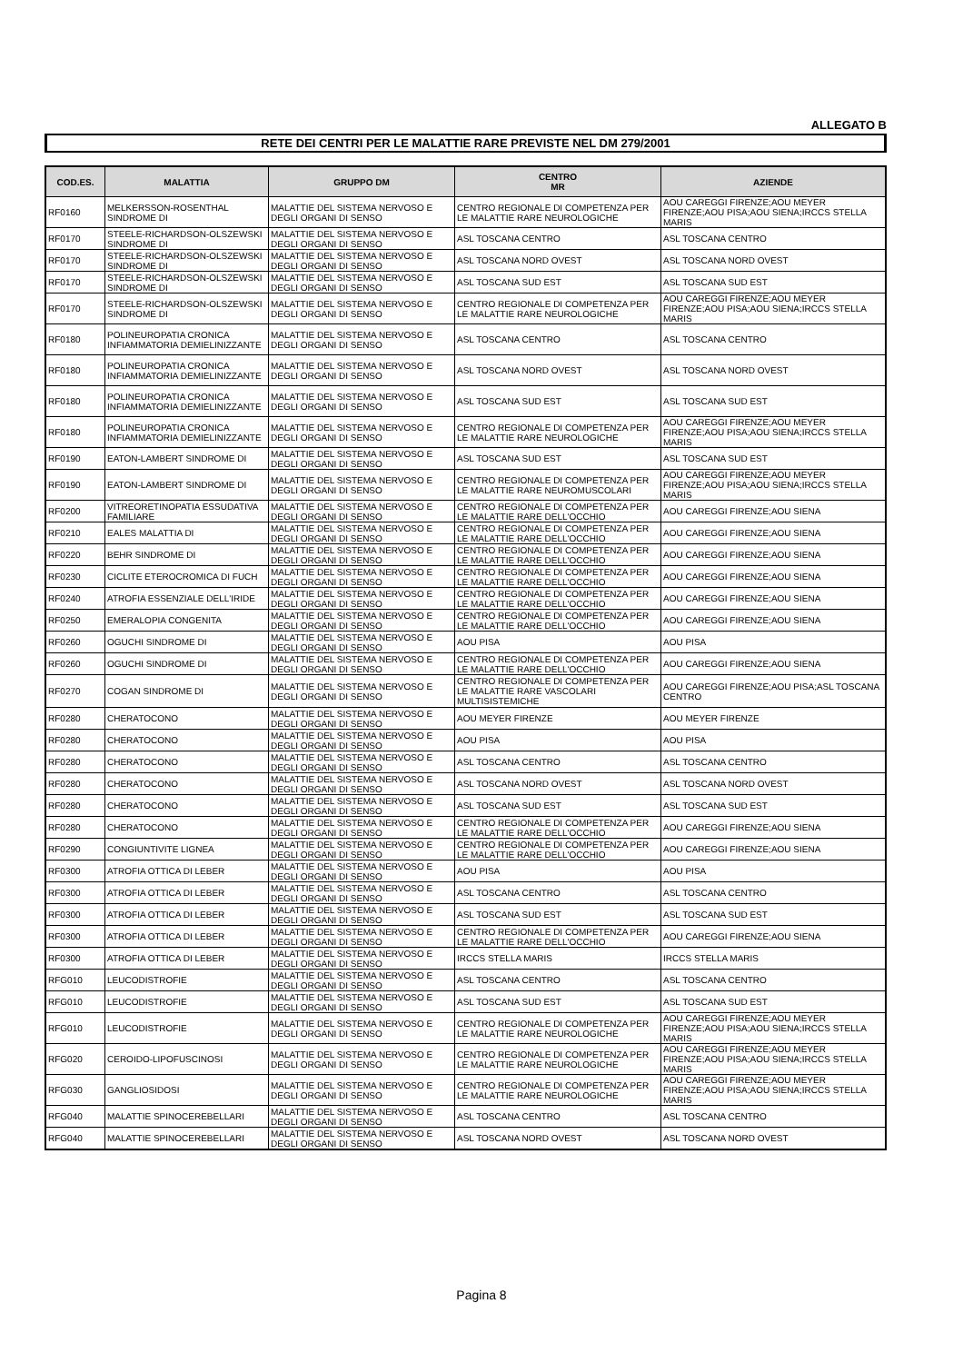ALLEGATO B
RETE DEI CENTRI PER LE MALATTIE RARE PREVISTE NEL DM 279/2001
| COD.ES. | MALATTIA | GRUPPO DM | CENTRO MR | AZIENDE |
| --- | --- | --- | --- | --- |
| RF0160 | MELKERSSON-ROSENTHAL SINDROME DI | MALATTIE DEL SISTEMA NERVOSO E DEGLI ORGANI DI SENSO | CENTRO REGIONALE DI COMPETENZA PER LE MALATTIE RARE NEUROLOGICHE | AOU CAREGGI FIRENZE;AOU MEYER FIRENZE;AOU PISA;AOU SIENA;IRCCS STELLA MARIS |
| RF0170 | STEELE-RICHARDSON-OLSZEWSKI SINDROME DI | MALATTIE DEL SISTEMA NERVOSO E DEGLI ORGANI DI SENSO | ASL TOSCANA CENTRO | ASL TOSCANA CENTRO |
| RF0170 | STEELE-RICHARDSON-OLSZEWSKI SINDROME DI | MALATTIE DEL SISTEMA NERVOSO E DEGLI ORGANI DI SENSO | ASL TOSCANA NORD OVEST | ASL TOSCANA NORD OVEST |
| RF0170 | STEELE-RICHARDSON-OLSZEWSKI SINDROME DI | MALATTIE DEL SISTEMA NERVOSO E DEGLI ORGANI DI SENSO | ASL TOSCANA SUD EST | ASL TOSCANA SUD EST |
| RF0170 | STEELE-RICHARDSON-OLSZEWSKI SINDROME DI | MALATTIE DEL SISTEMA NERVOSO E DEGLI ORGANI DI SENSO | CENTRO REGIONALE DI COMPETENZA PER LE MALATTIE RARE NEUROLOGICHE | AOU CAREGGI FIRENZE;AOU MEYER FIRENZE;AOU PISA;AOU SIENA;IRCCS STELLA MARIS |
| RF0180 | POLINEUROPATIA CRONICA INFIAMMATORIA DEMIELINIZZANTE | MALATTIE DEL SISTEMA NERVOSO E DEGLI ORGANI DI SENSO | ASL TOSCANA CENTRO | ASL TOSCANA CENTRO |
| RF0180 | POLINEUROPATIA CRONICA INFIAMMATORIA DEMIELINIZZANTE | MALATTIE DEL SISTEMA NERVOSO E DEGLI ORGANI DI SENSO | ASL TOSCANA NORD OVEST | ASL TOSCANA NORD OVEST |
| RF0180 | POLINEUROPATIA CRONICA INFIAMMATORIA DEMIELINIZZANTE | MALATTIE DEL SISTEMA NERVOSO E DEGLI ORGANI DI SENSO | ASL TOSCANA SUD EST | ASL TOSCANA SUD EST |
| RF0180 | POLINEUROPATIA CRONICA INFIAMMATORIA DEMIELINIZZANTE | MALATTIE DEL SISTEMA NERVOSO E DEGLI ORGANI DI SENSO | CENTRO REGIONALE DI COMPETENZA PER LE MALATTIE RARE NEUROLOGICHE | AOU CAREGGI FIRENZE;AOU MEYER FIRENZE;AOU PISA;AOU SIENA;IRCCS STELLA MARIS |
| RF0190 | EATON-LAMBERT SINDROME DI | MALATTIE DEL SISTEMA NERVOSO E DEGLI ORGANI DI SENSO | ASL TOSCANA SUD EST | ASL TOSCANA SUD EST |
| RF0190 | EATON-LAMBERT SINDROME DI | MALATTIE DEL SISTEMA NERVOSO E DEGLI ORGANI DI SENSO | CENTRO REGIONALE DI COMPETENZA PER LE MALATTIE RARE NEUROMUSCOLARI | AOU CAREGGI FIRENZE;AOU MEYER FIRENZE;AOU PISA;AOU SIENA;IRCCS STELLA MARIS |
| RF0200 | VITREORETINOPATIA ESSUDATIVA FAMILIARE | MALATTIE DEL SISTEMA NERVOSO E DEGLI ORGANI DI SENSO | CENTRO REGIONALE DI COMPETENZA PER LE MALATTIE RARE DELL'OCCHIO | AOU CAREGGI FIRENZE;AOU SIENA |
| RF0210 | EALES MALATTIA DI | MALATTIE DEL SISTEMA NERVOSO E DEGLI ORGANI DI SENSO | CENTRO REGIONALE DI COMPETENZA PER LE MALATTIE RARE DELL'OCCHIO | AOU CAREGGI FIRENZE;AOU SIENA |
| RF0220 | BEHR SINDROME DI | MALATTIE DEL SISTEMA NERVOSO E DEGLI ORGANI DI SENSO | CENTRO REGIONALE DI COMPETENZA PER LE MALATTIE RARE DELL'OCCHIO | AOU CAREGGI FIRENZE;AOU SIENA |
| RF0230 | CICLITE ETEROCROMICA DI FUCH | MALATTIE DEL SISTEMA NERVOSO E DEGLI ORGANI DI SENSO | CENTRO REGIONALE DI COMPETENZA PER LE MALATTIE RARE DELL'OCCHIO | AOU CAREGGI FIRENZE;AOU SIENA |
| RF0240 | ATROFIA ESSENZIALE DELL'IRIDE | MALATTIE DEL SISTEMA NERVOSO E DEGLI ORGANI DI SENSO | CENTRO REGIONALE DI COMPETENZA PER LE MALATTIE RARE DELL'OCCHIO | AOU CAREGGI FIRENZE;AOU SIENA |
| RF0250 | EMERALOPIA CONGENITA | MALATTIE DEL SISTEMA NERVOSO E DEGLI ORGANI DI SENSO | CENTRO REGIONALE DI COMPETENZA PER LE MALATTIE RARE DELL'OCCHIO | AOU CAREGGI FIRENZE;AOU SIENA |
| RF0260 | OGUCHI SINDROME DI | MALATTIE DEL SISTEMA NERVOSO E DEGLI ORGANI DI SENSO | AOU PISA | AOU PISA |
| RF0260 | OGUCHI SINDROME DI | MALATTIE DEL SISTEMA NERVOSO E DEGLI ORGANI DI SENSO | CENTRO REGIONALE DI COMPETENZA PER LE MALATTIE RARE DELL'OCCHIO | AOU CAREGGI FIRENZE;AOU SIENA |
| RF0270 | COGAN SINDROME DI | MALATTIE DEL SISTEMA NERVOSO E DEGLI ORGANI DI SENSO | CENTRO REGIONALE DI COMPETENZA PER LE MALATTIE RARE VASCOLARI MULTISISTEMICHE | AOU CAREGGI FIRENZE;AOU PISA;ASL TOSCANA CENTRO |
| RF0280 | CHERATOCONO | MALATTIE DEL SISTEMA NERVOSO E DEGLI ORGANI DI SENSO | AOU MEYER FIRENZE | AOU MEYER FIRENZE |
| RF0280 | CHERATOCONO | MALATTIE DEL SISTEMA NERVOSO E DEGLI ORGANI DI SENSO | AOU PISA | AOU PISA |
| RF0280 | CHERATOCONO | MALATTIE DEL SISTEMA NERVOSO E DEGLI ORGANI DI SENSO | ASL TOSCANA CENTRO | ASL TOSCANA CENTRO |
| RF0280 | CHERATOCONO | MALATTIE DEL SISTEMA NERVOSO E DEGLI ORGANI DI SENSO | ASL TOSCANA NORD OVEST | ASL TOSCANA NORD OVEST |
| RF0280 | CHERATOCONO | MALATTIE DEL SISTEMA NERVOSO E DEGLI ORGANI DI SENSO | ASL TOSCANA SUD EST | ASL TOSCANA SUD EST |
| RF0280 | CHERATOCONO | MALATTIE DEL SISTEMA NERVOSO E DEGLI ORGANI DI SENSO | CENTRO REGIONALE DI COMPETENZA PER LE MALATTIE RARE DELL'OCCHIO | AOU CAREGGI FIRENZE;AOU SIENA |
| RF0290 | CONGIUNTIVITE LIGNEA | MALATTIE DEL SISTEMA NERVOSO E DEGLI ORGANI DI SENSO | CENTRO REGIONALE DI COMPETENZA PER LE MALATTIE RARE DELL'OCCHIO | AOU CAREGGI FIRENZE;AOU SIENA |
| RF0300 | ATROFIA OTTICA DI LEBER | MALATTIE DEL SISTEMA NERVOSO E DEGLI ORGANI DI SENSO | AOU PISA | AOU PISA |
| RF0300 | ATROFIA OTTICA DI LEBER | MALATTIE DEL SISTEMA NERVOSO E DEGLI ORGANI DI SENSO | ASL TOSCANA CENTRO | ASL TOSCANA CENTRO |
| RF0300 | ATROFIA OTTICA DI LEBER | MALATTIE DEL SISTEMA NERVOSO E DEGLI ORGANI DI SENSO | ASL TOSCANA SUD EST | ASL TOSCANA SUD EST |
| RF0300 | ATROFIA OTTICA DI LEBER | MALATTIE DEL SISTEMA NERVOSO E DEGLI ORGANI DI SENSO | CENTRO REGIONALE DI COMPETENZA PER LE MALATTIE RARE DELL'OCCHIO | AOU CAREGGI FIRENZE;AOU SIENA |
| RF0300 | ATROFIA OTTICA DI LEBER | MALATTIE DEL SISTEMA NERVOSO E DEGLI ORGANI DI SENSO | IRCCS STELLA MARIS | IRCCS STELLA MARIS |
| RFG010 | LEUCODISTROFIE | MALATTIE DEL SISTEMA NERVOSO E DEGLI ORGANI DI SENSO | ASL TOSCANA CENTRO | ASL TOSCANA CENTRO |
| RFG010 | LEUCODISTROFIE | MALATTIE DEL SISTEMA NERVOSO E DEGLI ORGANI DI SENSO | ASL TOSCANA SUD EST | ASL TOSCANA SUD EST |
| RFG010 | LEUCODISTROFIE | MALATTIE DEL SISTEMA NERVOSO E DEGLI ORGANI DI SENSO | CENTRO REGIONALE DI COMPETENZA PER LE MALATTIE RARE NEUROLOGICHE | AOU CAREGGI FIRENZE;AOU MEYER FIRENZE;AOU PISA;AOU SIENA;IRCCS STELLA MARIS |
| RFG020 | CEROIDO-LIPOFUSCINOSI | MALATTIE DEL SISTEMA NERVOSO E DEGLI ORGANI DI SENSO | CENTRO REGIONALE DI COMPETENZA PER LE MALATTIE RARE NEUROLOGICHE | AOU CAREGGI FIRENZE;AOU MEYER FIRENZE;AOU PISA;AOU SIENA;IRCCS STELLA MARIS |
| RFG030 | GANGLIOSIDOSI | MALATTIE DEL SISTEMA NERVOSO E DEGLI ORGANI DI SENSO | CENTRO REGIONALE DI COMPETENZA PER LE MALATTIE RARE NEUROLOGICHE | AOU CAREGGI FIRENZE;AOU MEYER FIRENZE;AOU PISA;AOU SIENA;IRCCS STELLA MARIS |
| RFG040 | MALATTIE SPINOCEREBELLARI | MALATTIE DEL SISTEMA NERVOSO E DEGLI ORGANI DI SENSO | ASL TOSCANA CENTRO | ASL TOSCANA CENTRO |
| RFG040 | MALATTIE SPINOCEREBELLARI | MALATTIE DEL SISTEMA NERVOSO E DEGLI ORGANI DI SENSO | ASL TOSCANA NORD OVEST | ASL TOSCANA NORD OVEST |
Pagina 8